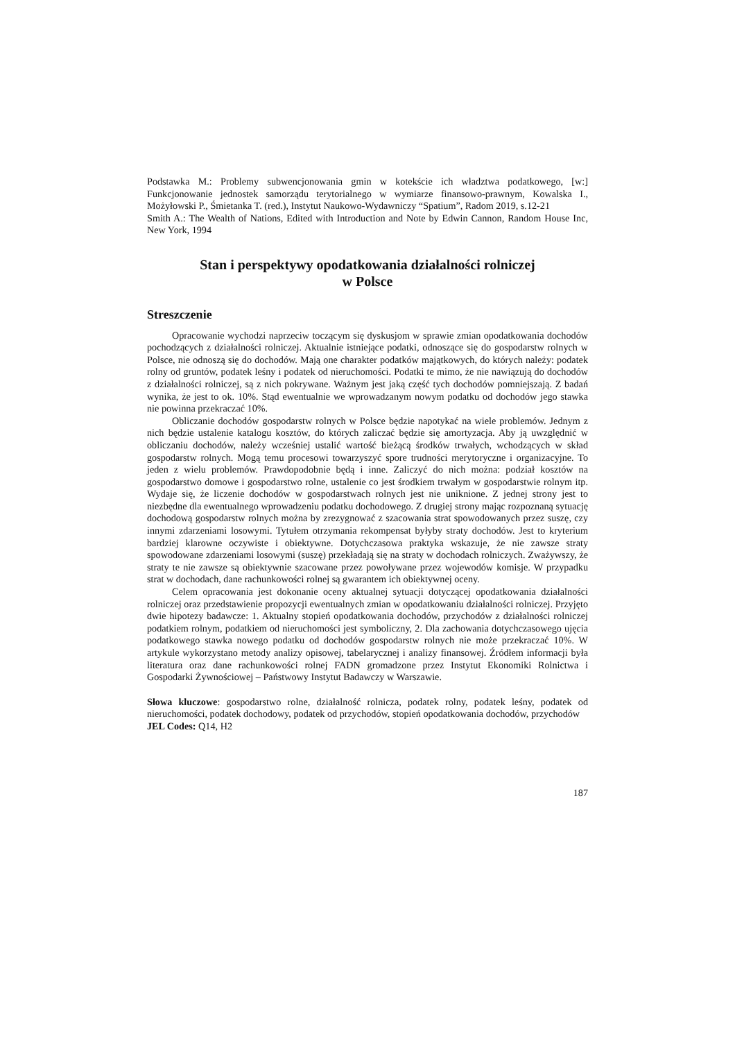Podstawka M.: Problemy subwencjonowania gmin w kotekście ich władztwa podatkowego, [w:] Funkcjonowanie jednostek samorządu terytorialnego w wymiarze finansowo-prawnym, Kowalska I., Możyłowski P., Śmietanka T. (red.), Instytut Naukowo-Wydawniczy “Spatium”, Radom 2019, s.12-21
Smith A.: The Wealth of Nations, Edited with Introduction and Note by Edwin Cannon, Random House Inc, New York, 1994
Stan i perspektywy opodatkowania działalności rolniczej
w Polsce
Streszczenie
Opracowanie wychodzi naprzeciw toczącym się dyskusjom w sprawie zmian opodatkowania dochodów pochodzących z działalności rolniczej. Aktualnie istniejące podatki, odnoszące się do gospodarstw rolnych w Polsce, nie odnoszą się do dochodów. Mają one charakter podatków majątkowych, do których należy: podatek rolny od gruntów, podatek leśny i podatek od nieruchomości. Podatki te mimo, że nie nawiązują do dochodów z działalności rolniczej, są z nich pokrywane. Ważnym jest jaką część tych dochodów pomniejszają. Z badań wynika, że jest to ok. 10%. Stąd ewentualnie we wprowadzanym nowym podatku od dochodów jego stawka nie powinna przekraczać 10%.
Obliczanie dochodów gospodarstw rolnych w Polsce będzie napotykać na wiele problemów. Jednym z nich będzie ustalenie katalogu kosztów, do których zaliczać będzie się amortyzacja. Aby ją uwzględnić w obliczaniu dochodów, należy wcześniej ustalić wartość bieżącą środków trwałych, wchodzących w skład gospodarstw rolnych. Mogą temu procesowi towarzyszyć spore trudności merytoryczne i organizacyjne. To jeden z wielu problemów. Prawdopodobnie będą i inne. Zaliczyć do nich można: podział kosztów na gospodarstwo domowe i gospodarstwo rolne, ustalenie co jest środkiem trwałym w gospodarstwie rolnym itp. Wydaje się, że liczenie dochodów w gospodarstwach rolnych jest nie uniknione. Z jednej strony jest to niezbędne dla ewentualnego wprowadzeniu podatku dochodowego. Z drugiej strony mając rozpoznaną sytuację dochodową gospodarstw rolnych można by zrezygnować z szacowania strat spowodowanych przez suszę, czy innymi zdarzeniami losowymi. Tytułem otrzymania rekompensat byłyby straty dochodów. Jest to kryterium bardziej klarowne oczywiste i obiektywne. Dotychczasowa praktyka wskazuje, że nie zawsze straty spowodowane zdarzeniami losowymi (suszę) przekładają się na straty w dochodach rolniczych. Zważywszy, że straty te nie zawsze są obiektywnie szacowane przez powoływane przez wojewodów komisje. W przypadku strat w dochodach, dane rachunkowości rolnej są gwarantem ich obiektywnej oceny.
Celem opracowania jest dokonanie oceny aktualnej sytuacji dotyczącej opodatkowania działalności rolniczej oraz przedstawienie propozycji ewentualnych zmian w opodatkowaniu działalności rolniczej. Przyjęto dwie hipotezy badawcze: 1. Aktualny stopień opodatkowania dochodów, przychodów z działalności rolniczej podatkiem rolnym, podatkiem od nieruchomości jest symboliczny, 2. Dla zachowania dotychczasowego ujęcia podatkowego stawka nowego podatku od dochodów gospodarstw rolnych nie może przekraczać 10%. W artykule wykorzystano metody analizy opisowej, tabelarycznej i analizy finansowej. Źródłem informacji była literatura oraz dane rachunkowości rolnej FADN gromadzone przez Instytut Ekonomiki Rolnictwa i Gospodarki Żywnościowej – Państwowy Instytut Badawczy w Warszawie.
Słowa kluczowe: gospodarstwo rolne, działalność rolnicza, podatek rolny, podatek leśny, podatek od nieruchomości, podatek dochodowy, podatek od przychodów, stopień opodatkowania dochodów, przychodów
JEL Codes: Q14, H2
187